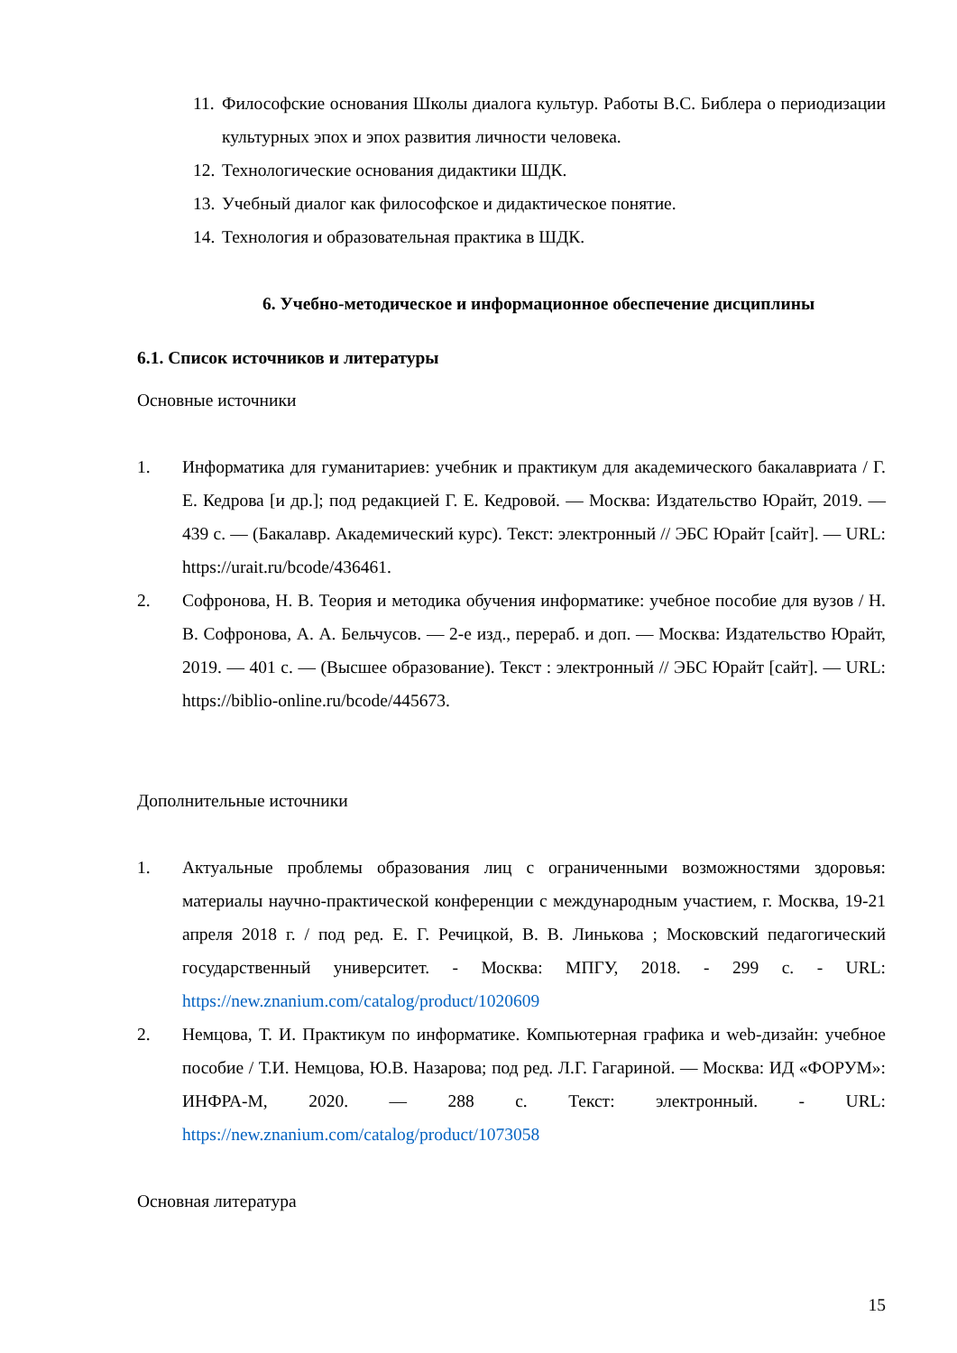11. Философские основания Школы диалога культур. Работы В.С. Библера о периодизации культурных эпох и эпох развития личности человека.
12. Технологические основания дидактики ШДК.
13. Учебный диалог как философское и дидактическое понятие.
14. Технология и образовательная практика в ШДК.
6. Учебно-методическое и информационное обеспечение дисциплины
6.1. Список источников и литературы
Основные источники
1. Информатика для гуманитариев: учебник и практикум для академического бакалавриата / Г. Е. Кедрова [и др.]; под редакцией Г. Е. Кедровой. — Москва: Издательство Юрайт, 2019. — 439 с. — (Бакалавр. Академический курс). Текст: электронный // ЭБС Юрайт [сайт]. — URL: https://urait.ru/bcode/436461.
2. Софронова, Н. В. Теория и методика обучения информатике: учебное пособие для вузов / Н. В. Софронова, А. А. Бельчусов. — 2-е изд., перераб. и доп. — Москва: Издательство Юрайт, 2019. — 401 с. — (Высшее образование). Текст : электронный // ЭБС Юрайт [сайт]. — URL: https://biblio-online.ru/bcode/445673.
Дополнительные источники
1. Актуальные проблемы образования лиц с ограниченными возможностями здоровья: материалы научно-практической конференции с международным участием, г. Москва, 19-21 апреля 2018 г. / под ред. Е. Г. Речицкой, В. В. Линькова ; Московский педагогический государственный университет. - Москва: МПГУ, 2018. - 299 с. - URL: https://new.znanium.com/catalog/product/1020609
2. Немцова, Т. И. Практикум по информатике. Компьютерная графика и web-дизайн: учебное пособие / Т.И. Немцова, Ю.В. Назарова; под ред. Л.Г. Гагариной. — Москва: ИД «ФОРУМ»: ИНФРА-М, 2020. — 288 с. Текст: электронный. - URL: https://new.znanium.com/catalog/product/1073058
Основная литература
15